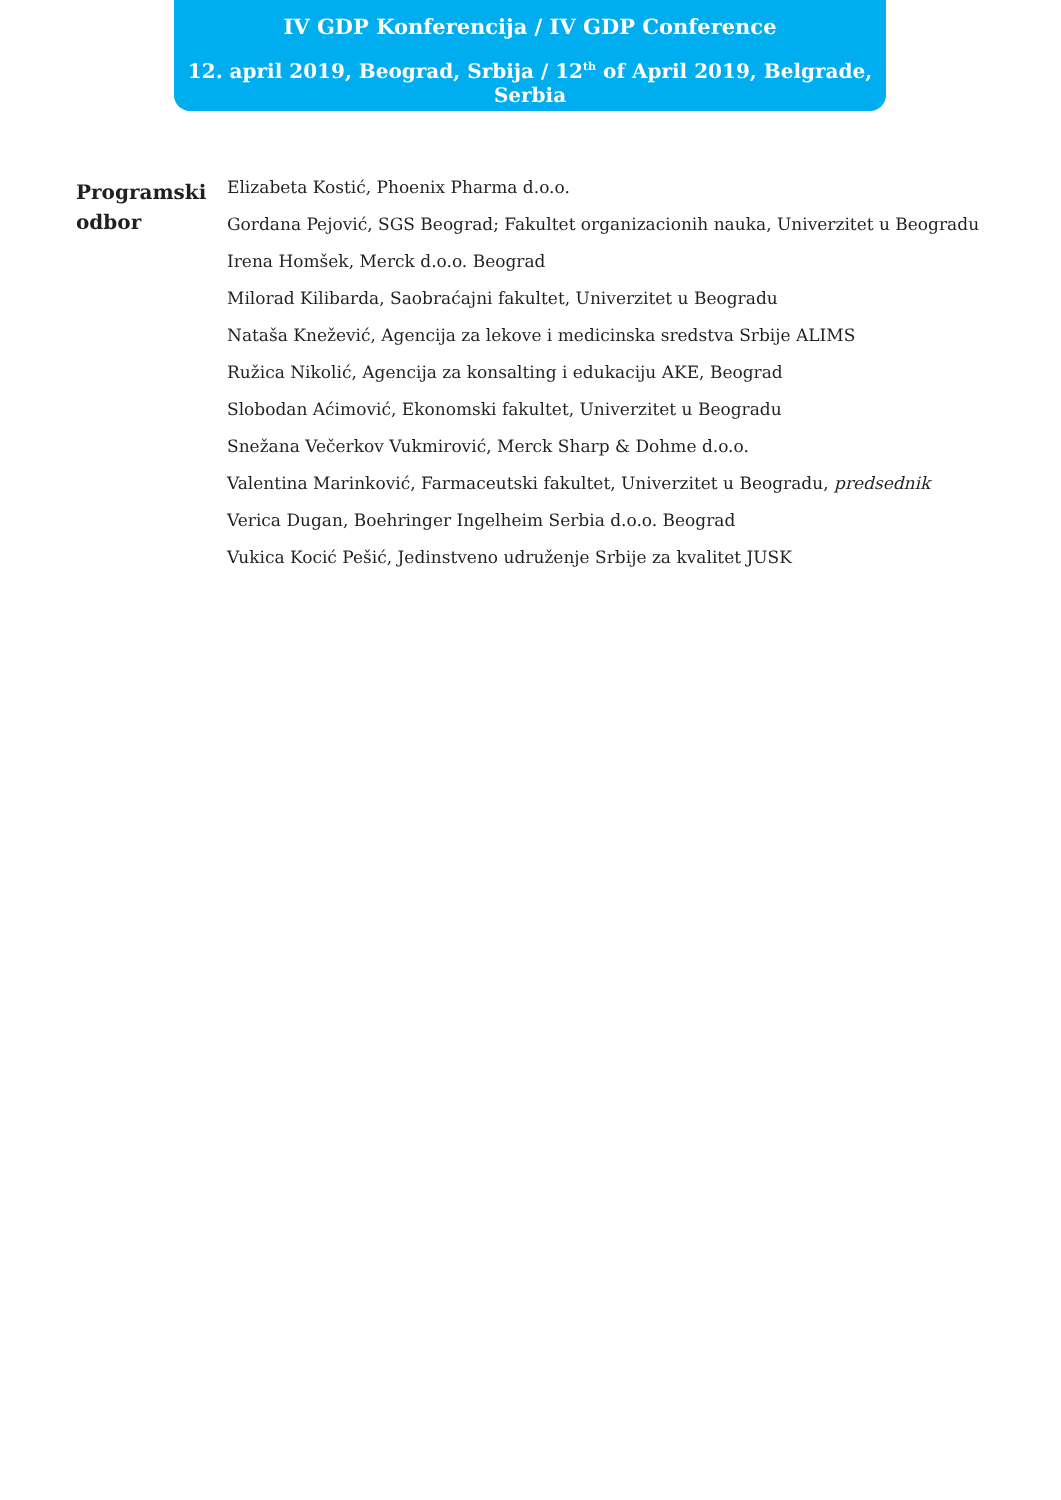IV GDP Konferencija / IV GDP Conference
12. april 2019, Beograd, Srbija / 12<sup>th</sup> of April 2019, Belgrade, Serbia
Programski
odbor
Elizabeta Kostić, Phoenix Pharma d.o.o.
Gordana Pejović, SGS Beograd; Fakultet organizacionih nauka, Univerzitet u Beogradu
Irena Homšek, Merck d.o.o. Beograd
Milorad Kilibarda, Saobraćajni fakultet, Univerzitet u Beogradu
Nataša Knežević, Agencija za lekove i medicinska sredstva Srbije ALIMS
Ružica Nikolić, Agencija za konsalting i edukaciju AKE, Beograd
Slobodan Aćimović, Ekonomski fakultet, Univerzitet u Beogradu
Snežana Večerkov Vukmirović, Merck Sharp & Dohme d.o.o.
Valentina Marinković, Farmaceutski fakultet, Univerzitet u Beogradu, predsednik
Verica Dugan, Boehringer Ingelheim Serbia d.o.o. Beograd
Vukica Kocić Pešić, Jedinstveno udruženje Srbije za kvalitet JUSK